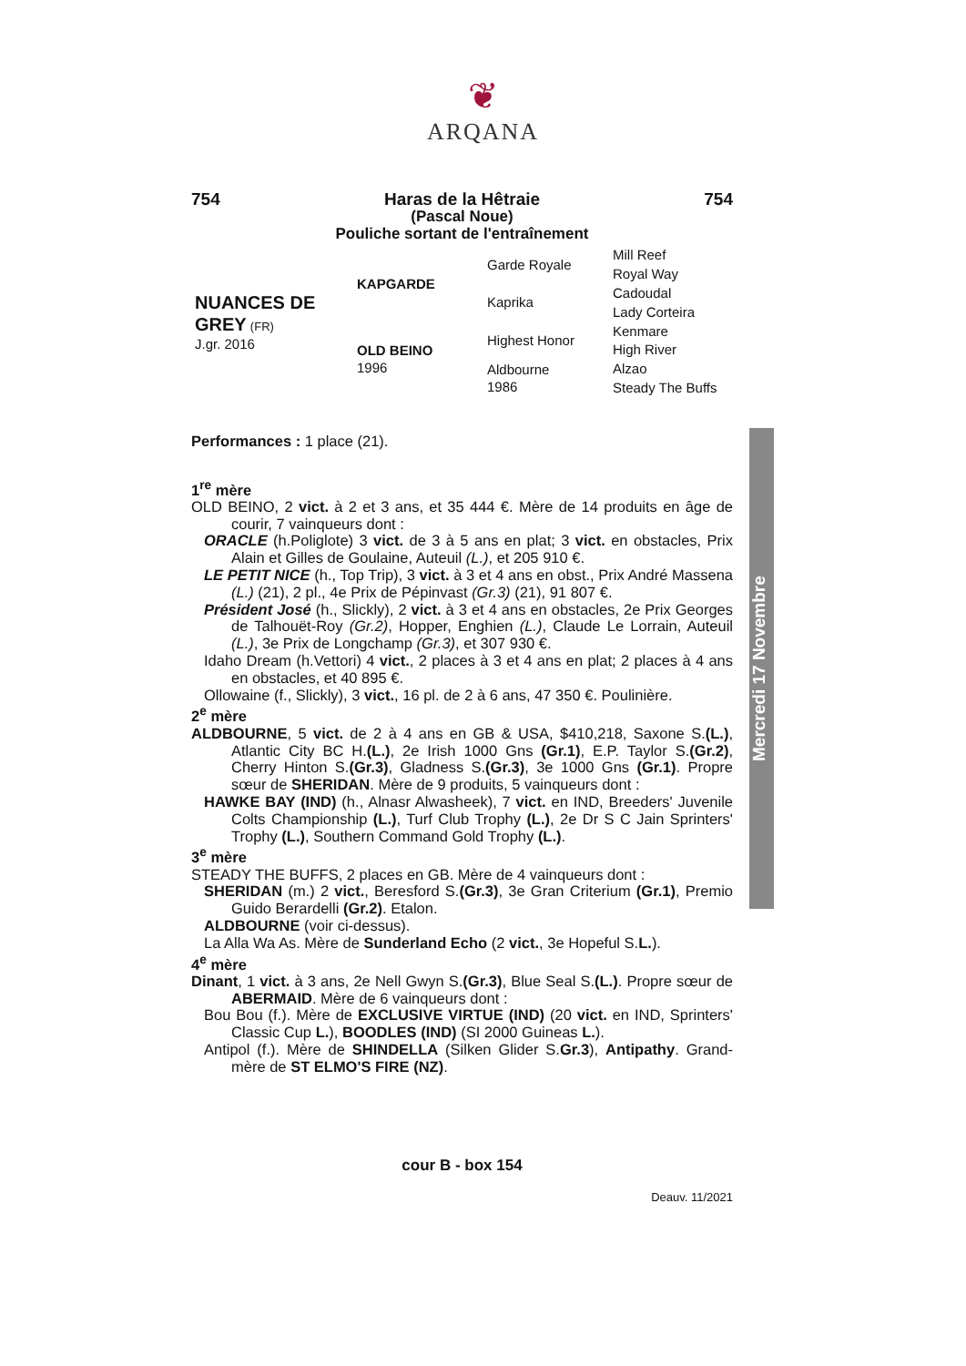❦
ARQANA
754 Haras de la Hêtraie 754
(Pascal Noue)
Pouliche sortant de l'entraînement
| NUANCES DE GREY (FR) J.gr. 2016 | KAPGARDE | Garde Royale | Mill Reef |
| | | | Royal Way |
| | | Kaprika | Cadoudal |
| | | | Lady Corteira |
| | OLD BEINO 1996 | Highest Honor | Kenmare |
| | | | High River |
| | | Aldbourne 1986 | Alzao |
| | | | Steady The Buffs |
Performances : 1 place (21).
1<sup>re</sup> mère
OLD BEINO, 2 vict. à 2 et 3 ans, et 35 444 €. Mère de 14 produits en âge de courir, 7 vainqueurs dont :
ORACLE (h.Poliglote) 3 vict. de 3 à 5 ans en plat; 3 vict. en obstacles, Prix Alain et Gilles de Goulaine, Auteuil (L.), et 205 910 €.
LE PETIT NICE (h., Top Trip), 3 vict. à 3 et 4 ans en obst., Prix André Massena (L.) (21), 2 pl., 4e Prix de Pépinvast (Gr.3) (21), 91 807 €.
Président José (h., Slickly), 2 vict. à 3 et 4 ans en obstacles, 2e Prix Georges de Talhouët-Roy (Gr.2), Hopper, Enghien (L.), Claude Le Lorrain, Auteuil (L.), 3e Prix de Longchamp (Gr.3), et 307 930 €.
Idaho Dream (h.Vettori) 4 vict., 2 places à 3 et 4 ans en plat; 2 places à 4 ans en obstacles, et 40 895 €.
Ollowaine (f., Slickly), 3 vict., 16 pl. de 2 à 6 ans, 47 350 €. Poulinière.
2<sup>e</sup> mère
ALDBOURNE, 5 vict. de 2 à 4 ans en GB & USA, $410,218, Saxone S.(L.), Atlantic City BC H.(L.), 2e Irish 1000 Gns (Gr.1), E.P. Taylor S.(Gr.2), Cherry Hinton S.(Gr.3), Gladness S.(Gr.3), 3e 1000 Gns (Gr.1). Propre sœur de SHERIDAN. Mère de 9 produits, 5 vainqueurs dont :
HAWKE BAY (IND) (h., Alnasr Alwasheek), 7 vict. en IND, Breeders' Juvenile Colts Championship (L.), Turf Club Trophy (L.), 2e Dr S C Jain Sprinters' Trophy (L.), Southern Command Gold Trophy (L.).
3<sup>e</sup> mère
STEADY THE BUFFS, 2 places en GB. Mère de 4 vainqueurs dont :
SHERIDAN (m.) 2 vict., Beresford S.(Gr.3), 3e Gran Criterium (Gr.1), Premio Guido Berardelli (Gr.2). Etalon.
ALDBOURNE (voir ci-dessus).
La Alla Wa As. Mère de Sunderland Echo (2 vict., 3e Hopeful S.L.).
4<sup>e</sup> mère
Dinant, 1 vict. à 3 ans, 2e Nell Gwyn S.(Gr.3), Blue Seal S.(L.). Propre sœur de ABERMAID. Mère de 6 vainqueurs dont :
Bou Bou (f.). Mère de EXCLUSIVE VIRTUE (IND) (20 vict. en IND, Sprinters' Classic Cup L.), BOODLES (IND) (SI 2000 Guineas L.).
Antipol (f.). Mère de SHINDELLA (Silken Glider S.Gr.3), Antipathy. Grand-mère de ST ELMO'S FIRE (NZ).
cour B - box 154
Deauv. 11/2021
Mercredi 17 Novembre